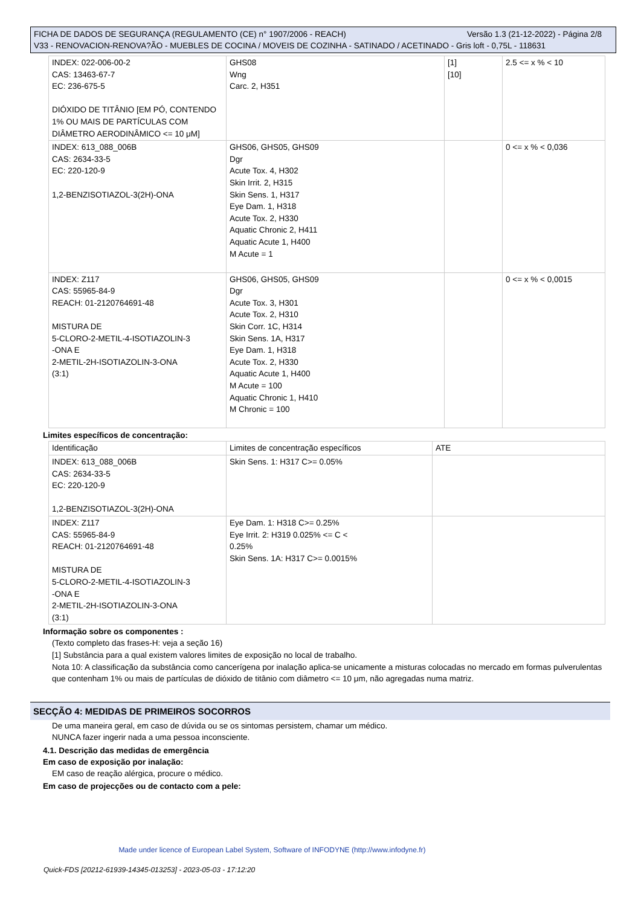Versão 1.3 (21-12-2022) - Página 2/8 FICHA DE DADOS DE SEGURANÇA (REGULAMENTO (CE) n° 1907/2006 - REACH)
V33 - RENOVACION-RENOVA?ÃO - MUEBLES DE COCINA / MOVEIS DE COZINHA - SATINADO / ACETINADO - Gris loft - 0,75L - 118631
| INDEX: 022-006-00-2 CAS: 13463-67-7 EC: 236-675-5 DIÓXIDO DE TITÂNIO [EM PÓ, CONTENDO 1% OU MAIS DE PARTÍCULAS COM DIÂMETRO AERODINÂMICO <= 10 μM] | GHS08 Wng Carc. 2, H351 | [1] [10] | 2.5 <= x % < 10 |
| INDEX: 613_088_006B CAS: 2634-33-5 EC: 220-120-9 1,2-BENZISOTIAZOL-3(2H)-ONA | GHS06, GHS05, GHS09 Dgr Acute Tox. 4, H302 Skin Irrit. 2, H315 Skin Sens. 1, H317 Eye Dam. 1, H318 Acute Tox. 2, H330 Aquatic Chronic 2, H411 Aquatic Acute 1, H400 M Acute = 1 | | 0 <= x % < 0,036 |
| INDEX: Z117 CAS: 55965-84-9 REACH: 01-2120764691-48 MISTURA DE 5-CLORO-2-METIL-4-ISOTIAZOLIN-3 -ONA E 2-METIL-2H-ISOTIAZOLIN-3-ONA (3:1) | GHS06, GHS05, GHS09 Dgr Acute Tox. 3, H301 Acute Tox. 2, H310 Skin Corr. 1C, H314 Skin Sens. 1A, H317 Eye Dam. 1, H318 Acute Tox. 2, H330 Aquatic Acute 1, H400 M Acute = 100 Aquatic Chronic 1, H410 M Chronic = 100 | | 0 <= x % < 0,0015 |
Limites específicos de concentração:
| Identificação | Limites de concentração específicos | ATE |
| INDEX: 613_088_006B CAS: 2634-33-5 EC: 220-120-9 1,2-BENZISOTIAZOL-3(2H)-ONA | Skin Sens. 1: H317 C>= 0.05% | |
| INDEX: Z117 CAS: 55965-84-9 REACH: 01-2120764691-48 MISTURA DE 5-CLORO-2-METIL-4-ISOTIAZOLIN-3 -ONA E 2-METIL-2H-ISOTIAZOLIN-3-ONA (3:1) | Eye Dam. 1: H318 C>= 0.25% Eye Irrit. 2: H319 0.025% <= C < 0.25% Skin Sens. 1A: H317 C>= 0.0015% | |
Informação sobre os componentes :
(Texto completo das frases-H: veja a seção 16)
[1] Substância para a qual existem valores limites de exposição no local de trabalho.
Nota 10: A classificação da substância como cancerígena por inalação aplica-se unicamente a misturas colocadas no mercado em formas pulverulentas que contenham 1% ou mais de partículas de dióxido de titânio com diâmetro <= 10 μm, não agregadas numa matriz.
SECÇÃO 4: MEDIDAS DE PRIMEIROS SOCORROS
De uma maneira geral, em caso de dúvida ou se os sintomas persistem, chamar um médico.
NUNCA fazer ingerir nada a uma pessoa inconsciente.
4.1. Descrição das medidas de emergência
Em caso de exposição por inalação:
EM caso de reação alérgica, procure o médico.
Em caso de projecções ou de contacto com a pele:
Made under licence of European Label System, Software of INFODYNE (http://www.infodyne.fr)
Quick-FDS [20212-61939-14345-013253] - 2023-05-03 - 17:12:20